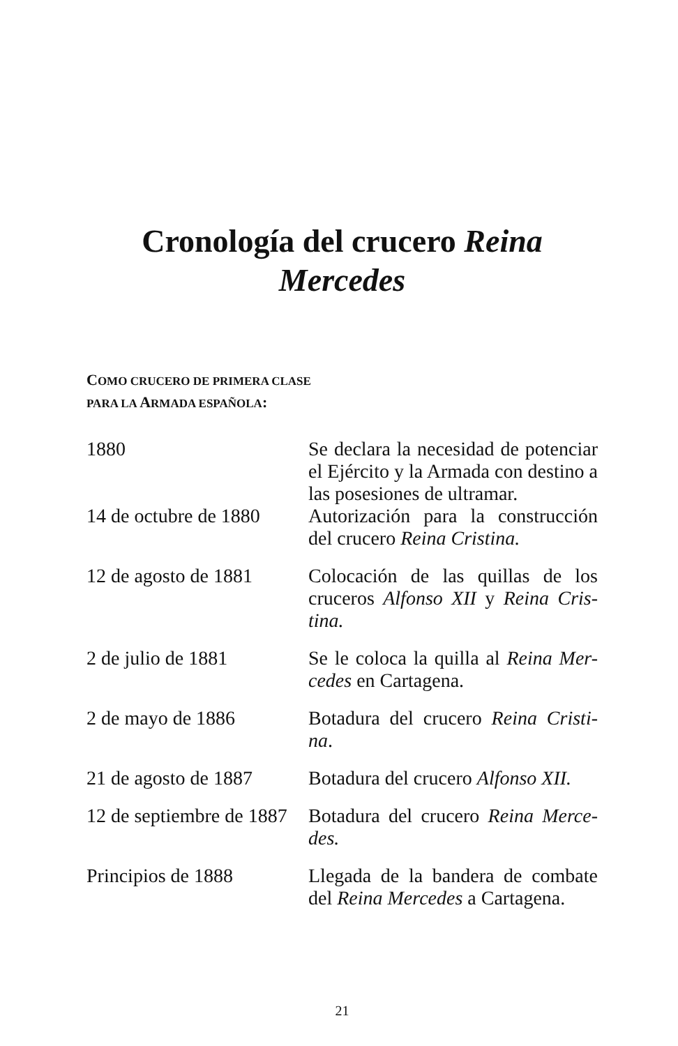Cronología del crucero Reina
Mercedes
COMO CRUCERO DE PRIMERA CLASE
PARA LA ARMADA ESPAÑOLA:
| 1880 | Se declara la necesidad de potenciar el Ejército y la Armada con destino a las posesiones de ultramar. |
| 14 de octubre de 1880 | Autorización para la construcción del crucero Reina Cristina. |
| 12 de agosto de 1881 | Colocación de las quillas de los cruceros Alfonso XII y Reina Cris-tina. |
| 2 de julio de 1881 | Se le coloca la quilla al Reina Mer-cedes en Cartagena. |
| 2 de mayo de 1886 | Botadura del crucero Reina Cristi-na . |
| 21 de agosto de 1887 | Botadura del crucero Alfonso XII. |
| 12 de septiembre de 1887 | Botadura del crucero Reina Merce-des. |
| Principios de 1888 | Llegada de la bandera de combate del Reina Mercedes a Cartagena. |
21